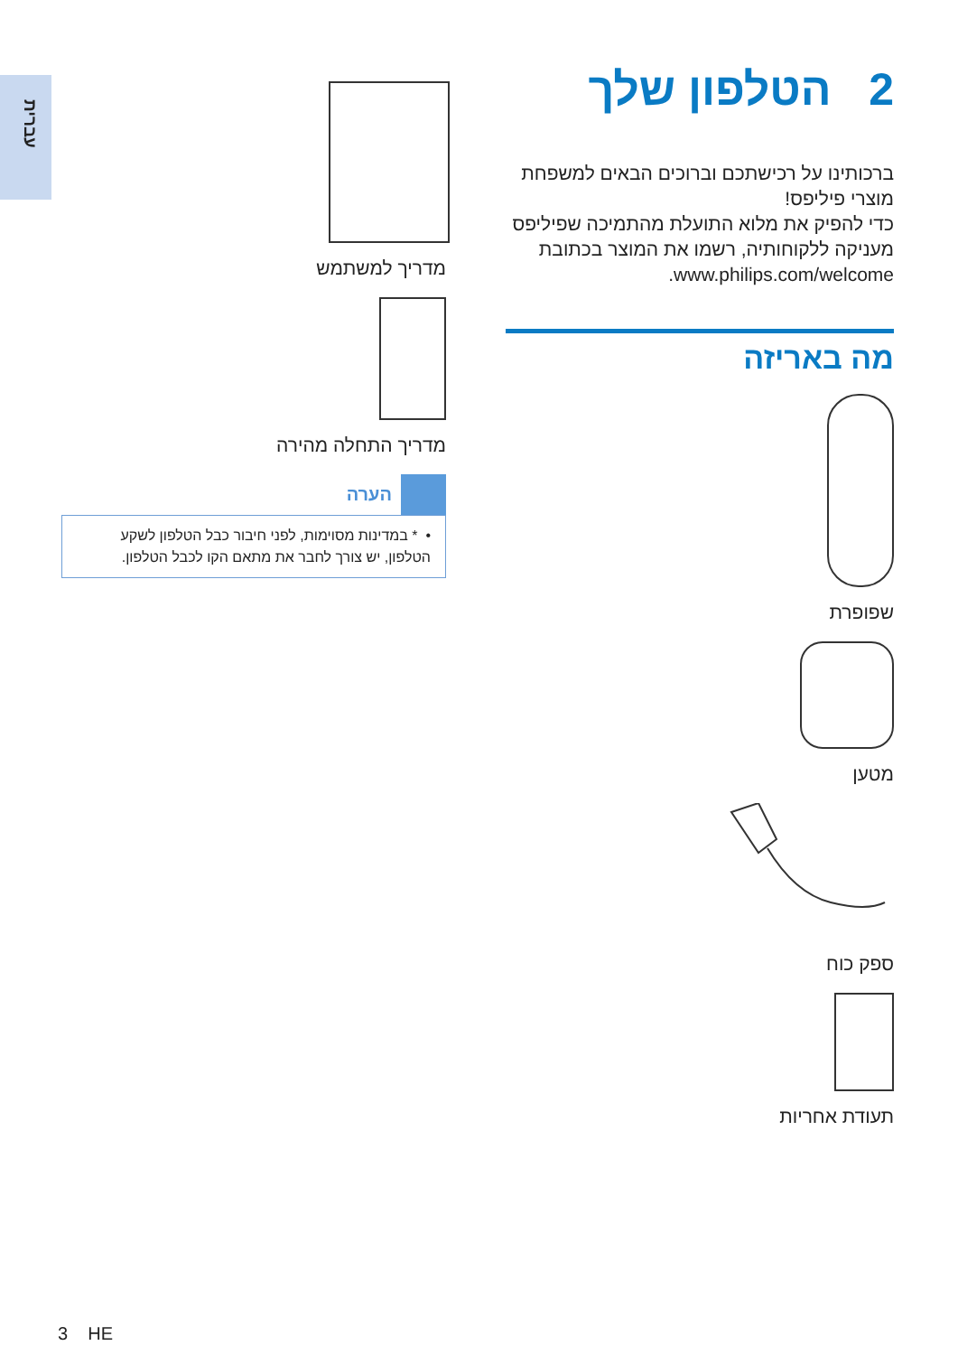עברית
2 הטלפון שלך
ברכותינו על רכישתכם וברוכים הבאים למשפחת מוצרי פיליפס!
כדי להפיק את מלוא התועלת מהתמיכה שפיליפס מעניקה ללקוחותיה, רשמו את המוצר בכתובת www.philips.com/welcome.
מה באריזה
שפופרת
מטען
ספק כוח
תעודת אחריות
מדריך למשתמש
מדריך התחלה מהירה
הערה
• * במדינות מסוימות, לפני חיבור כבל הטלפון לשקע הטלפון, יש צורך לחבר את מתאם הקו לכבל הטלפון.
3 HE